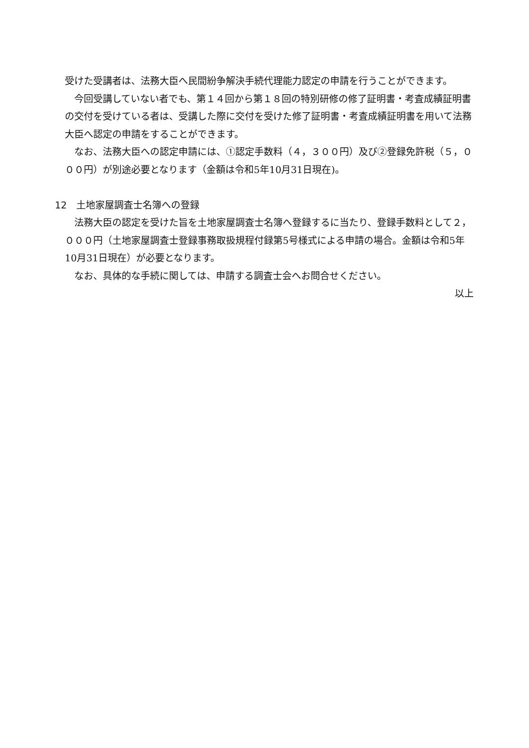受けた受講者は、法務大臣へ民間紛争解決手続代理能力認定の申請を行うことができます。
今回受講していない者でも、第１４回から第１８回の特別研修の修了証明書・考査成績証明書の交付を受けている者は、受講した際に交付を受けた修了証明書・考査成績証明書を用いて法務大臣へ認定の申請をすることができます。
なお、法務大臣への認定申請には、①認定手数料（４，３００円）及び②登録免許税（５，０００円）が別途必要となります（金額は令和5年10月31日現在)。
12　土地家屋調査士名簿への登録
法務大臣の認定を受けた旨を土地家屋調査士名簿へ登録するに当たり、登録手数料として２，０００円（土地家屋調査士登録事務取扱規程付録第5号様式による申請の場合。金額は令和5年10月31日現在）が必要となります。
なお、具体的な手続に関しては、申請する調査士会へお問合せください。
以上